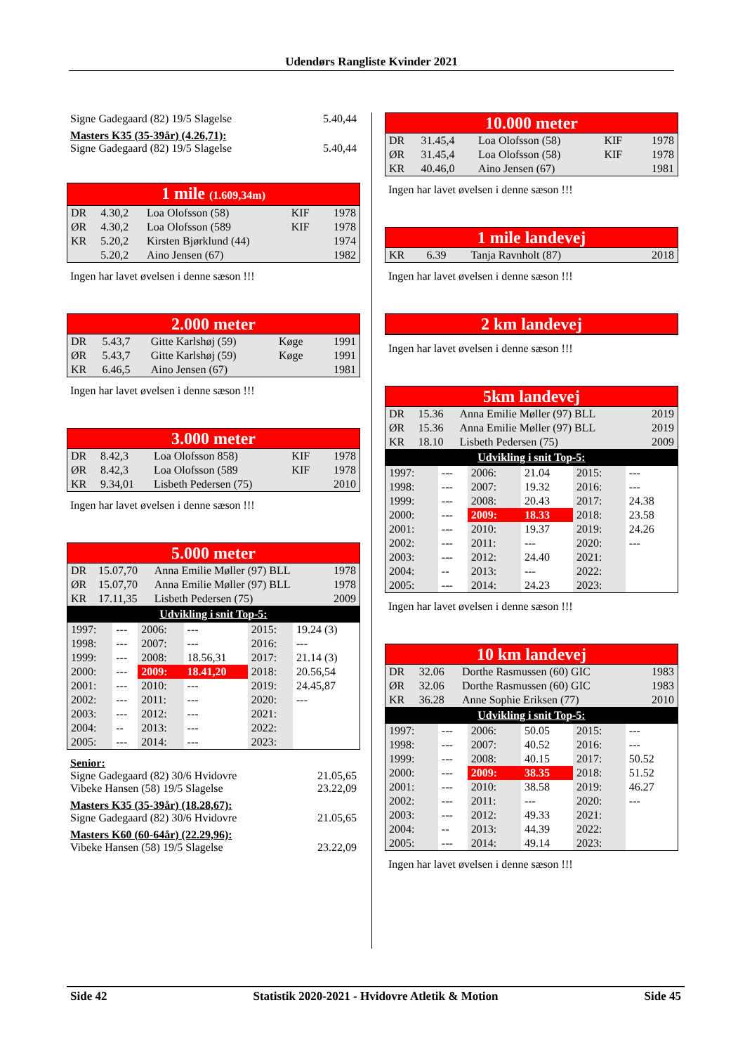Udendørs Rangliste Kvinder 2021
Signe Gadegaard (82) 19/5 Slagelse 5.40,44
Masters K35 (35-39år) (4.26,71):
Signe Gadegaard (82) 19/5 Slagelse 5.40,44
1 mile (1.609,34m)
| DR | 4.30,2 | Loa Olofsson (58) | KIF | 1978 |
| ØR | 4.30,2 | Loa Olofsson (589 | KIF | 1978 |
| KR | 5.20,2 | Kirsten Bjørklund (44) | | 1974 |
| | 5.20,2 | Aino Jensen (67) | | 1982 |
Ingen har lavet øvelsen i denne sæson !!!
2.000 meter
| DR | 5.43,7 | Gitte Karlshøj (59) | Køge | 1991 |
| ØR | 5.43,7 | Gitte Karlshøj (59) | Køge | 1991 |
| KR | 6.46,5 | Aino Jensen (67) | | 1981 |
Ingen har lavet øvelsen i denne sæson !!!
3.000 meter
| DR | 8.42,3 | Loa Olofsson 858) | KIF | 1978 |
| ØR | 8.42,3 | Loa Olofsson (589 | KIF | 1978 |
| KR | 9.34,01 | Lisbeth Pedersen (75) | | 2010 |
Ingen har lavet øvelsen i denne sæson !!!
5.000 meter
| DR | 15.07,70 | Anna Emilie Møller (97) BLL | 1978 |
| ØR | 15.07,70 | Anna Emilie Møller (97) BLL | 1978 |
| KR | 17.11,35 | Lisbeth Pedersen (75) | 2009 |
Udvikling i snit Top-5:
| 1997: | --- | 2006: | --- | 2015: | 19.24 (3) |
| 1998: | --- | 2007: | --- | 2016: | --- |
| 1999: | --- | 2008: | 18.56,31 | 2017: | 21.14 (3) |
| 2000: | --- | 2009: | 18.41,20 | 2018: | 20.56,54 |
| 2001: | --- | 2010: | --- | 2019: | 24.45,87 |
| 2002: | --- | 2011: | --- | 2020: | --- |
| 2003: | --- | 2012: | --- | 2021: | |
| 2004: | -- | 2013: | --- | 2022: | |
| 2005: | --- | 2014: | --- | 2023: | |
Senior:
Signe Gadegaard (82) 30/6 Hvidovre 21.05,65
Vibeke Hansen (58) 19/5 Slagelse 23.22,09
Masters K35 (35-39år) (18.28,67):
Signe Gadegaard (82) 30/6 Hvidovre 21.05,65
Masters K60 (60-64år) (22.29,96):
Vibeke Hansen (58) 19/5 Slagelse 23.22,09
10.000 meter
| DR | 31.45,4 | Loa Olofsson (58) | KIF | 1978 |
| ØR | 31.45,4 | Loa Olofsson (58) | KIF | 1978 |
| KR | 40.46,0 | Aino Jensen (67) | | 1981 |
Ingen har lavet øvelsen i denne sæson !!!
1 mile landevej
| KR | 6.39 | Tanja Ravnholt (87) | 2018 |
Ingen har lavet øvelsen i denne sæson !!!
2 km landevej
Ingen har lavet øvelsen i denne sæson !!!
5km landevej
| DR | 15.36 | Anna Emilie Møller (97) BLL | 2019 |
| ØR | 15.36 | Anna Emilie Møller (97) BLL | 2019 |
| KR | 18.10 | Lisbeth Pedersen (75) | 2009 |
Udvikling i snit Top-5:
| 1997: | --- | 2006: | 21.04 | 2015: | --- |
| 1998: | --- | 2007: | 19.32 | 2016: | --- |
| 1999: | --- | 2008: | 20.43 | 2017: | 24.38 |
| 2000: | --- | 2009: | 18.33 | 2018: | 23.58 |
| 2001: | --- | 2010: | 19.37 | 2019: | 24.26 |
| 2002: | --- | 2011: | --- | 2020: | --- |
| 2003: | --- | 2012: | 24.40 | 2021: | |
| 2004: | -- | 2013: | --- | 2022: | |
| 2005: | --- | 2014: | 24.23 | 2023: | |
Ingen har lavet øvelsen i denne sæson !!!
10 km landevej
| DR | 32.06 | Dorthe Rasmussen (60) GIC | 1983 |
| ØR | 32.06 | Dorthe Rasmussen (60) GIC | 1983 |
| KR | 36.28 | Anne Sophie Eriksen (77) | 2010 |
Udvikling i snit Top-5:
| 1997: | --- | 2006: | 50.05 | 2015: | --- |
| 1998: | --- | 2007: | 40.52 | 2016: | --- |
| 1999: | --- | 2008: | 40.15 | 2017: | 50.52 |
| 2000: | --- | 2009: | 38.35 | 2018: | 51.52 |
| 2001: | --- | 2010: | 38.58 | 2019: | 46.27 |
| 2002: | --- | 2011: | --- | 2020: | --- |
| 2003: | --- | 2012: | 49.33 | 2021: | |
| 2004: | -- | 2013: | 44.39 | 2022: | |
| 2005: | --- | 2014: | 49.14 | 2023: | |
Ingen har lavet øvelsen i denne sæson !!!
Side 42 Statistik 2020-2021 - Hvidovre Atletik & Motion Side 45